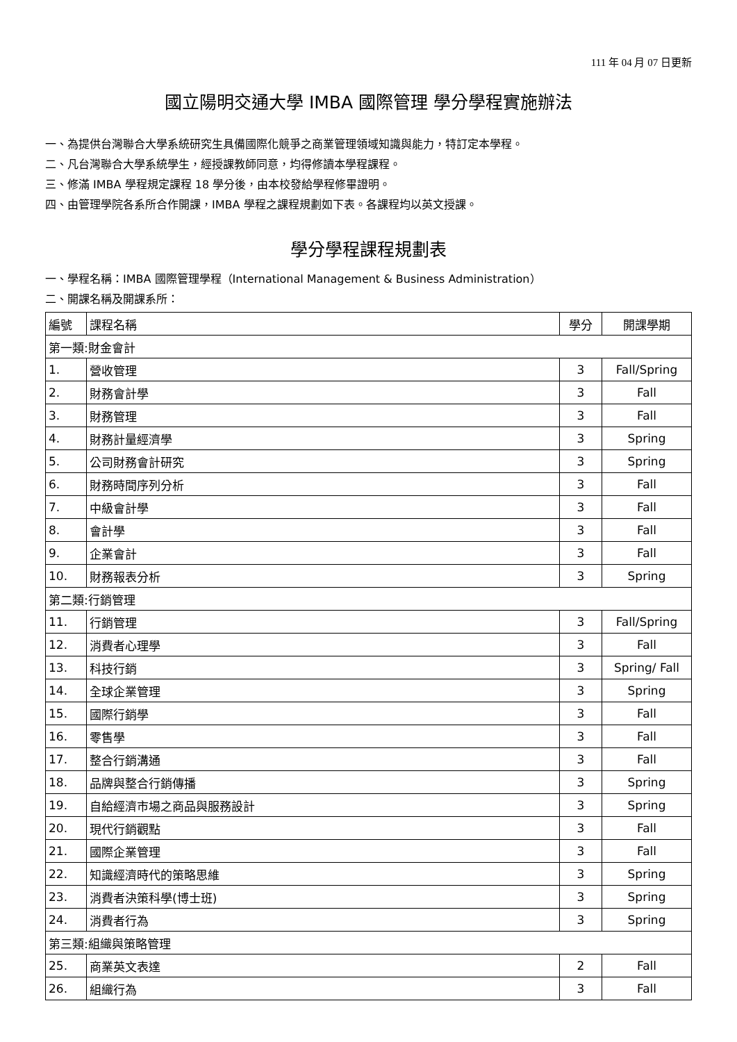111 年 04 月 07 日更新
國立陽明交通大學 IMBA 國際管理 學分學程實施辦法
一、為提供台灣聯合大學系統研究生具備國際化競爭之商業管理領域知識與能力，特訂定本學程。
二、凡台灣聯合大學系統學生，經授課教師同意，均得修讀本學程課程。
三、修滿 IMBA 學程規定課程 18 學分後，由本校發給學程修畢證明。
四、由管理學院各系所合作開課，IMBA 學程之課程規劃如下表。各課程均以英文授課。
學分學程課程規劃表
一、學程名稱：IMBA 國際管理學程（International Management & Business Administration）
二、開課名稱及開課系所：
| 編號 | 課程名稱 | 學分 | 開課學期 |
| 第一類:財金會計 | | | |
| 1. | 營收管理 | 3 | Fall/Spring |
| 2. | 財務會計學 | 3 | Fall |
| 3. | 財務管理 | 3 | Fall |
| 4. | 財務計量經濟學 | 3 | Spring |
| 5. | 公司財務會計研究 | 3 | Spring |
| 6. | 財務時間序列分析 | 3 | Fall |
| 7. | 中級會計學 | 3 | Fall |
| 8. | 會計學 | 3 | Fall |
| 9. | 企業會計 | 3 | Fall |
| 10. | 財務報表分析 | 3 | Spring |
| 第二類:行銷管理 | | | |
| 11. | 行銷管理 | 3 | Fall/Spring |
| 12. | 消費者心理學 | 3 | Fall |
| 13. | 科技行銷 | 3 | Spring/ Fall |
| 14. | 全球企業管理 | 3 | Spring |
| 15. | 國際行銷學 | 3 | Fall |
| 16. | 零售學 | 3 | Fall |
| 17. | 整合行銷溝通 | 3 | Fall |
| 18. | 品牌與整合行銷傳播 | 3 | Spring |
| 19. | 自給經濟市場之商品與服務設計 | 3 | Spring |
| 20. | 現代行銷觀點 | 3 | Fall |
| 21. | 國際企業管理 | 3 | Fall |
| 22. | 知識經濟時代的策略思維 | 3 | Spring |
| 23. | 消費者決策科學(博士班) | 3 | Spring |
| 24. | 消費者行為 | 3 | Spring |
| 第三類:組織與策略管理 | | | |
| 25. | 商業英文表達 | 2 | Fall |
| 26. | 組織行為 | 3 | Fall |